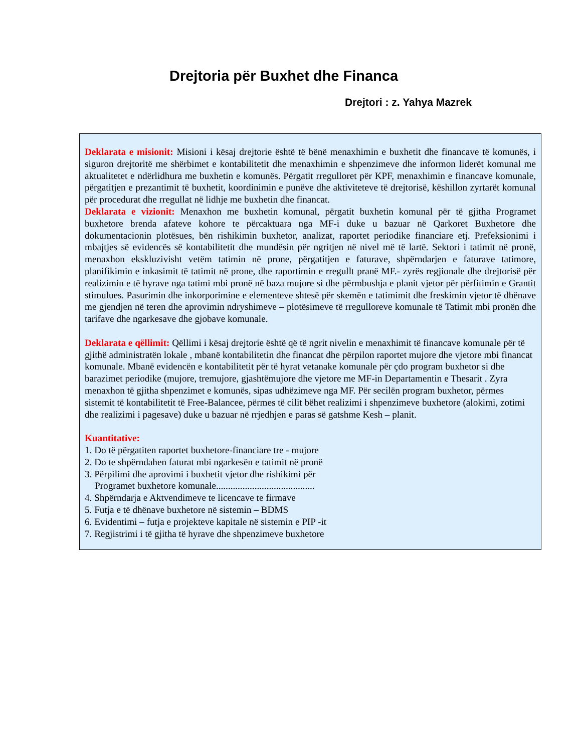Drejtoria për Buxhet dhe Financa
Drejtori : z. Yahya Mazrek
Deklarata e misionit: Misioni i kësaj drejtorie është të bënë menaxhimin e buxhetit dhe financave të komunës, i siguron drejtoritë me shërbimet e kontabilitetit dhe menaxhimin e shpenzimeve dhe informon liderët komunal me aktualitetet e ndërlidhura me buxhetin e komunës. Përgatit rregulloret për KPF, menaxhimin e financave komunale, përgatitjen e prezantimit të buxhetit, koordinimin e punëve dhe aktiviteteve të drejtorisë, këshillon zyrtarët komunal për procedurat dhe rregullat në lidhje me buxhetin dhe financat.
Deklarata e vizionit: Menaxhon me buxhetin komunal, përgatit buxhetin komunal për të gjitha Programet buxhetore brenda afateve kohore te përcaktuara nga MF-i duke u bazuar në Qarkoret Buxhetore dhe dokumentacionin plotësues, bën rishikimin buxhetor, analizat, raportet periodike financiare etj. Prefeksionimi i mbajtjes së evidencës së kontabilitetit dhe mundësin për ngritjen në nivel më të lartë. Sektori i tatimit në pronë, menaxhon ekskluzivisht vetëm tatimin në prone, përgatitjen e faturave, shpërndarjen e faturave tatimore, planifikimin e inkasimit të tatimit në prone, dhe raportimin e rregullt pranë MF.- zyrës regjionale dhe drejtorisë për realizimin e të hyrave nga tatimi mbi pronë në baza mujore si dhe përmbushja e planit vjetor për përfitimin e Grantit stimulues. Pasurimin dhe inkorporimine e elementeve shtesë për skemën e tatimimit dhe freskimin vjetor të dhënave me gjendjen në teren dhe aprovimin ndryshimeve – plotësimeve të rregulloreve komunale të Tatimit mbi pronën dhe tarifave dhe ngarkesave dhe gjobave komunale.
Deklarata e qëllimit: Qëllimi i kësaj drejtorie është që të ngrit nivelin e menaxhimit të financave komunale për të gjithë administratën lokale , mbanë kontabilitetin dhe financat dhe përpilon raportet mujore dhe vjetore mbi financat komunale. Mbanë evidencën e kontabilitetit për të hyrat vetanake komunale për çdo program buxhetor si dhe barazimet periodike (mujore, tremujore, gjashtëmujore dhe vjetore me MF-in Departamentin e Thesarit . Zyra menaxhon të gjitha shpenzimet e komunës, sipas udhëzimeve nga MF. Për secilën program buxhetor, përmes sistemit të kontabilitetit të Free-Balancee, përmes të cilit bëhet realizimi i shpenzimeve buxhetore (alokimi, zotimi dhe realizimi i pagesave) duke u bazuar në rrjedhjen e paras së gatshme Kesh – planit.
Kuantitative:
1. Do të përgatiten raportet buxhetore-financiare tre - mujore
2. Do te shpërndahen faturat mbi ngarkesën e tatimit në pronë
3. Përpilimi dhe aprovimi i buxhetit vjetor dhe rishikimi për
Programet buxhetore komunale.........................................
4. Shpërndarja e Aktvendimeve te licencave te firmave
5. Futja e të dhënave buxhetore në sistemin – BDMS
6. Evidentimi – futja e projekteve kapitale në sistemin e PIP -it
7. Regjistrimi i të gjitha të hyrave dhe shpenzimeve buxhetore